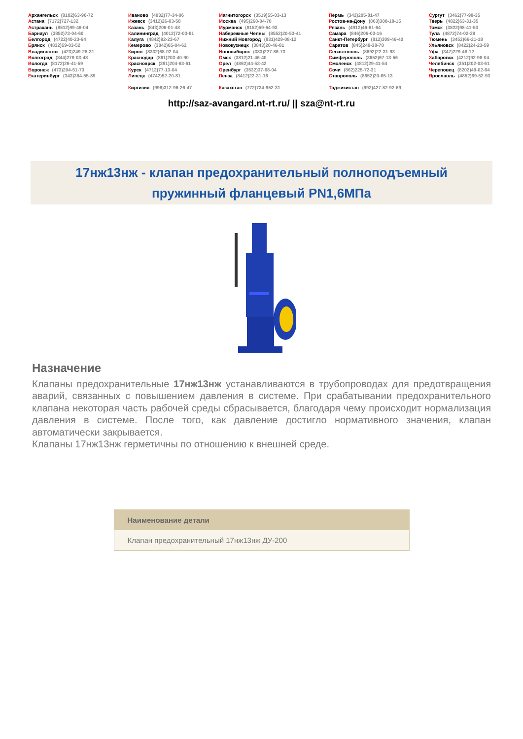Архангельск (8182)63-90-72
Астана (7172)727-132
Астрахань (8512)99-46-04
Барнаул (3852)73-04-60
Белгород (4722)40-23-64
Брянск (4832)59-03-52
Владивосток (423)249-28-31
Волгоград (844)278-03-48
Вологда (8172)26-41-59
Воронеж (473)204-51-73
Екатеринбург (343)384-55-89
Иваново (4932)77-34-06
Ижевск (3412)26-03-58
Казань (843)206-01-48
Калининград (4012)72-03-81
Калуга (4842)92-23-67
Кемерово (3842)65-04-62
Киров (8332)68-02-04
Краснодар (861)203-40-90
Красноярск (391)204-63-61
Курск (4712)77-13-04
Липецк (4742)52-20-81
Киргизия (996)312-96-26-47
Магнитогорск (3519)55-03-13
Москва (495)268-04-70
Мурманск (8152)59-64-93
Набережные Челны (8552)20-53-41
Нижний Новгород (831)429-08-12
Новокузнецк (3843)20-46-81
Новосибирск (383)227-86-73
Омск (3812)21-46-40
Орел (4862)44-53-42
Оренбург (3532)37-68-04
Пенза (8412)22-31-16
Казахстан (772)734-952-31
Пермь (342)205-81-47
Ростов-на-Дону (863)308-18-15
Рязань (4912)46-61-64
Самара (846)206-03-16
Санкт-Петербург (812)309-46-40
Саратов (845)249-38-78
Севастополь (8692)22-31-93
Симферополь (3652)67-13-56
Смоленск (4812)29-41-54
Сочи (862)225-72-31
Ставрополь (8652)20-65-13
Таджикистан (992)427-82-92-69
Сургут (3462)77-98-35
Тверь (4822)63-31-35
Томск (3822)98-41-53
Тула (4872)74-02-29
Тюмень (3452)66-21-18
Ульяновск (8422)24-23-59
Уфа (347)229-48-12
Хабаровск (4212)92-98-04
Челябинск (351)202-03-61
Череповец (8202)49-02-64
Ярославль (4852)69-52-93
http://saz-avangard.nt-rt.ru/ || sza@nt-rt.ru
17нж13нж - клапан предохранительный полноподъемный
пружинный фланцевый PN1,6МПа
Назначение
Клапаны предохранительные 17нж13нж устанавливаются в трубопроводах для предотвращения аварий, связанных с повышением давления в системе. При срабатывании предохранительного клапана некоторая часть рабочей среды сбрасывается, благодаря чему происходит нормализация давления в системе. После того, как давление достигло нормативного значения, клапан автоматически закрывается.
Клапаны 17нж13нж герметичны по отношению к внешней среде.
| Наименование детали |
| --- |
| Клапан предохранительный 17нж13нж ДУ-200 |